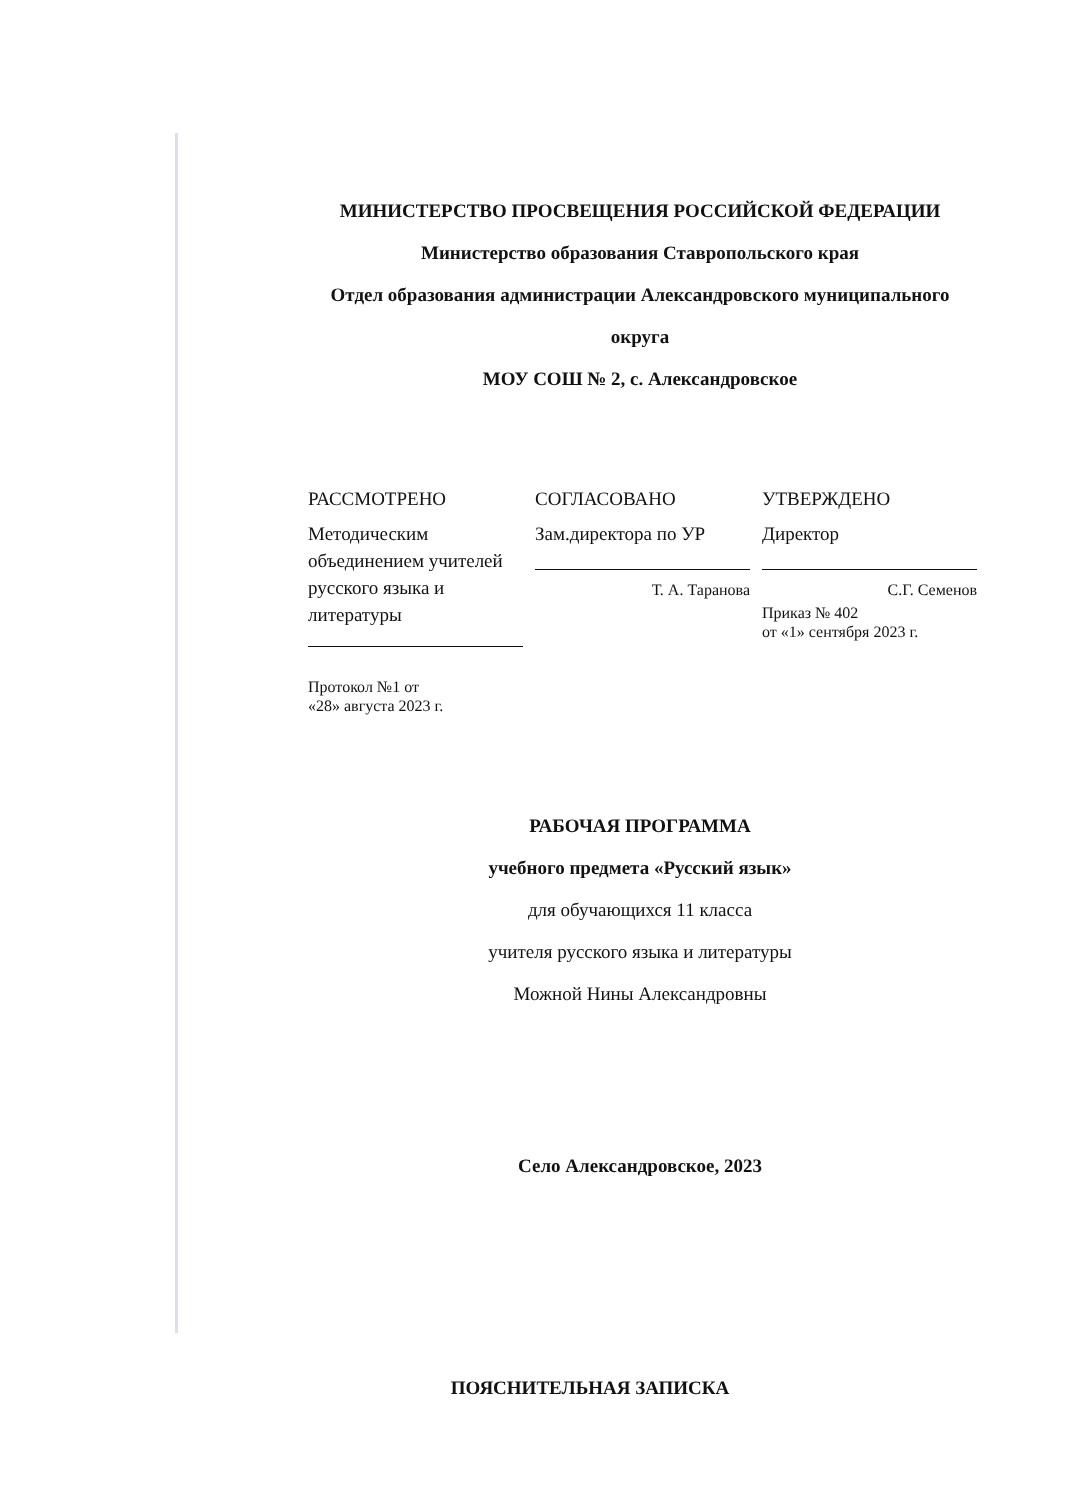МИНИСТЕРСТВО ПРОСВЕЩЕНИЯ РОССИЙСКОЙ ФЕДЕРАЦИИ
Министерство образования Ставропольского края
Отдел образования администрации Александровского муниципального
округа
МОУ СОШ № 2, с. Александровское
РАССМОТРЕНО
Методическим объединением учителей русского языка и литературы
Протокол №1 от
«28» августа 2023 г.
СОГЛАСОВАНО
Зам.директора по УР
Т. А. Таранова
УТВЕРЖДЕНО
Директор
С.Г. Семенов
Приказ № 402
от «1» сентября 2023 г.
РАБОЧАЯ ПРОГРАММА
учебного предмета «Русский язык»
для обучающихся 11 класса
учителя русского языка и литературы
Можной Нины Александровны
Село Александровское, 2023
ПОЯСНИТЕЛЬНАЯ ЗАПИСКА